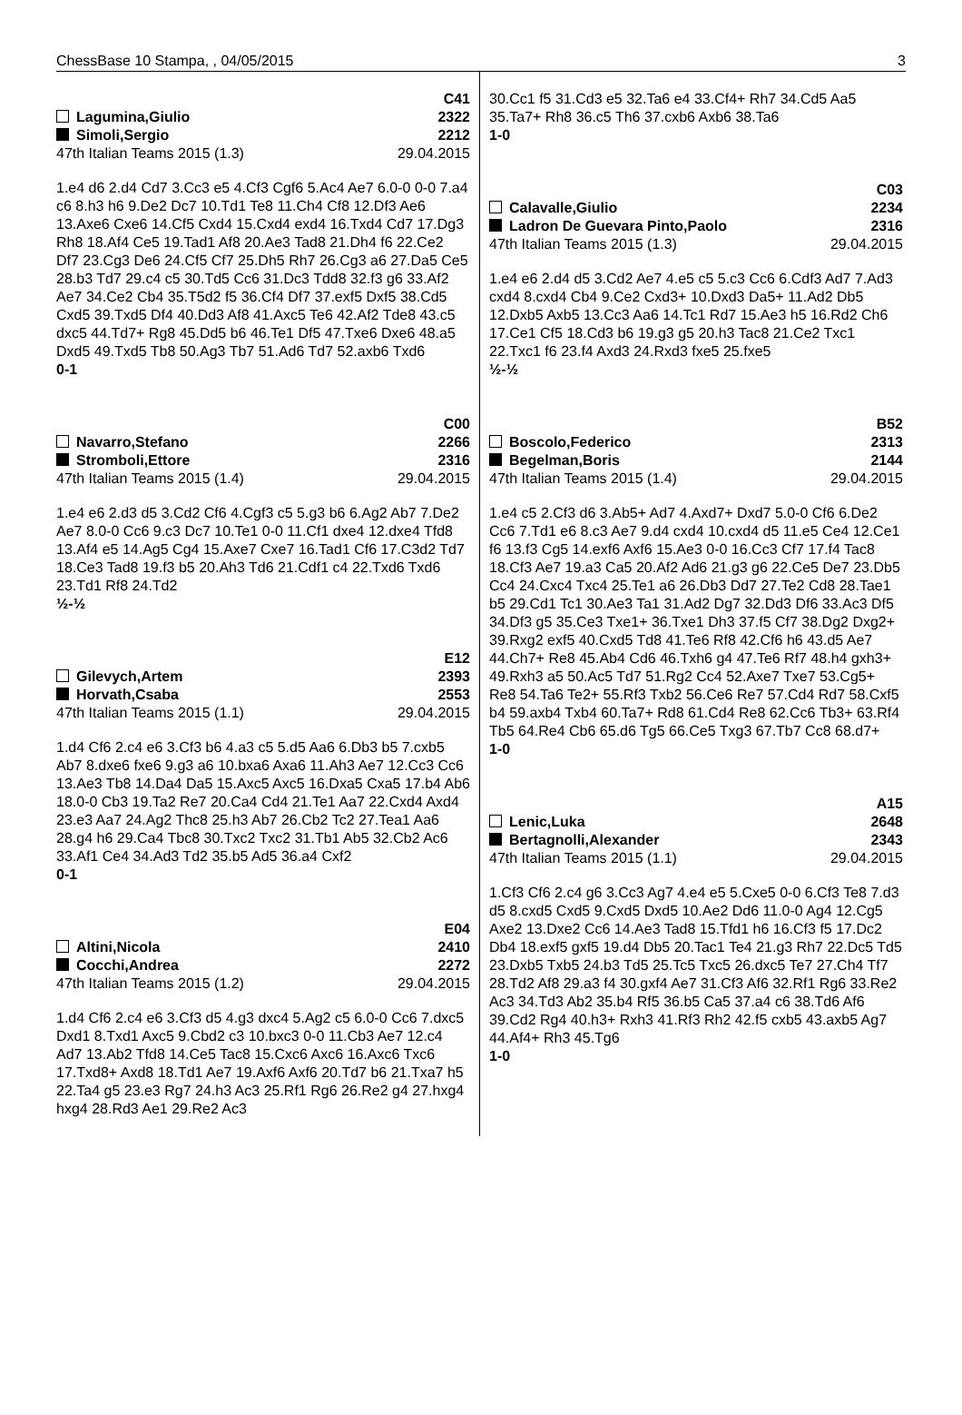ChessBase 10 Stampa, , 04/05/2015 3
C41
Lagumina,Giulio 2322
Simoli,Sergio 2212
47th Italian Teams 2015 (1.3) 29.04.2015
1.e4 d6 2.d4 Cd7 3.Cc3 e5 4.Cf3 Cgf6 5.Ac4 Ae7 6.0-0 0-0 7.a4 c6 8.h3 h6 9.De2 Dc7 10.Td1 Te8 11.Ch4 Cf8 12.Df3 Ae6 13.Axe6 Cxe6 14.Cf5 Cxd4 15.Cxd4 exd4 16.Txd4 Cd7 17.Dg3 Rh8 18.Af4 Ce5 19.Tad1 Af8 20.Ae3 Tad8 21.Dh4 f6 22.Ce2 Df7 23.Cg3 De6 24.Cf5 Cf7 25.Dh5 Rh7 26.Cg3 a6 27.Da5 Ce5 28.b3 Td7 29.c4 c5 30.Td5 Cc6 31.Dc3 Tdd8 32.f3 g6 33.Af2 Ae7 34.Ce2 Cb4 35.T5d2 f5 36.Cf4 Df7 37.exf5 Dxf5 38.Cd5 Cxd5 39.Txd5 Df4 40.Dd3 Af8 41.Axc5 Te6 42.Af2 Tde8 43.c5 dxc5 44.Td7+ Rg8 45.Dd5 b6 46.Te1 Df5 47.Txe6 Dxe6 48.a5 Dxd5 49.Txd5 Tb8 50.Ag3 Tb7 51.Ad6 Td7 52.axb6 Txd6
0-1
C00
Navarro,Stefano 2266
Stromboli,Ettore 2316
47th Italian Teams 2015 (1.4) 29.04.2015
1.e4 e6 2.d3 d5 3.Cd2 Cf6 4.Cgf3 c5 5.g3 b6 6.Ag2 Ab7 7.De2 Ae7 8.0-0 Cc6 9.c3 Dc7 10.Te1 0-0 11.Cf1 dxe4 12.dxe4 Tfd8 13.Af4 e5 14.Ag5 Cg4 15.Axe7 Cxe7 16.Tad1 Cf6 17.C3d2 Td7 18.Ce3 Tad8 19.f3 b5 20.Ah3 Td6 21.Cdf1 c4 22.Txd6 Txd6 23.Td1 Rf8 24.Td2
½-½
E12
Gilevych,Artem 2393
Horvath,Csaba 2553
47th Italian Teams 2015 (1.1) 29.04.2015
1.d4 Cf6 2.c4 e6 3.Cf3 b6 4.a3 c5 5.d5 Aa6 6.Db3 b5 7.cxb5 Ab7 8.dxe6 fxe6 9.g3 a6 10.bxa6 Axa6 11.Ah3 Ae7 12.Cc3 Cc6 13.Ae3 Tb8 14.Da4 Da5 15.Axc5 Axc5 16.Dxa5 Cxa5 17.b4 Ab6 18.0-0 Cb3 19.Ta2 Re7 20.Ca4 Cd4 21.Te1 Aa7 22.Cxd4 Axd4 23.e3 Aa7 24.Ag2 Thc8 25.h3 Ab7 26.Cb2 Tc2 27.Tea1 Aa6 28.g4 h6 29.Ca4 Tbc8 30.Txc2 Txc2 31.Tb1 Ab5 32.Cb2 Ac6 33.Af1 Ce4 34.Ad3 Td2 35.b5 Ad5 36.a4 Cxf2
0-1
E04
Altini,Nicola 2410
Cocchi,Andrea 2272
47th Italian Teams 2015 (1.2) 29.04.2015
1.d4 Cf6 2.c4 e6 3.Cf3 d5 4.g3 dxc4 5.Ag2 c5 6.0-0 Cc6 7.dxc5 Dxd1 8.Txd1 Axc5 9.Cbd2 c3 10.bxc3 0-0 11.Cb3 Ae7 12.c4 Ad7 13.Ab2 Tfd8 14.Ce5 Tac8 15.Cxc6 Axc6 16.Axc6 Txc6 17.Txd8+ Axd8 18.Td1 Ae7 19.Axf6 Axf6 20.Td7 b6 21.Txa7 h5 22.Ta4 g5 23.e3 Rg7 24.h3 Ac3 25.Rf1 Rg6 26.Re2 g4 27.hxg4 hxg4 28.Rd3 Ae1 29.Re2 Ac3
30.Cc1 f5 31.Cd3 e5 32.Ta6 e4 33.Cf4+ Rh7 34.Cd5 Aa5 35.Ta7+ Rh8 36.c5 Th6 37.cxb6 Axb6 38.Ta6
1-0
C03
Calavalle,Giulio 2234
Ladron De Guevara Pinto,Paolo 2316
47th Italian Teams 2015 (1.3) 29.04.2015
1.e4 e6 2.d4 d5 3.Cd2 Ae7 4.e5 c5 5.c3 Cc6 6.Cdf3 Ad7 7.Ad3 cxd4 8.cxd4 Cb4 9.Ce2 Cxd3+ 10.Dxd3 Da5+ 11.Ad2 Db5 12.Dxb5 Axb5 13.Cc3 Aa6 14.Tc1 Rd7 15.Ae3 h5 16.Rd2 Ch6 17.Ce1 Cf5 18.Cd3 b6 19.g3 g5 20.h3 Tac8 21.Ce2 Txc1 22.Txc1 f6 23.f4 Axd3 24.Rxd3 fxe5 25.fxe5
½-½
B52
Boscolo,Federico 2313
Begelman,Boris 2144
47th Italian Teams 2015 (1.4) 29.04.2015
1.e4 c5 2.Cf3 d6 3.Ab5+ Ad7 4.Axd7+ Dxd7 5.0-0 Cf6 6.De2 Cc6 7.Td1 e6 8.c3 Ae7 9.d4 cxd4 10.cxd4 d5 11.e5 Ce4 12.Ce1 f6 13.f3 Cg5 14.exf6 Axf6 15.Ae3 0-0 16.Cc3 Cf7 17.f4 Tac8 18.Cf3 Ae7 19.a3 Ca5 20.Af2 Ad6 21.g3 g6 22.Ce5 De7 23.Db5 Cc4 24.Cxc4 Txc4 25.Te1 a6 26.Db3 Dd7 27.Te2 Cd8 28.Tae1 b5 29.Cd1 Tc1 30.Ae3 Ta1 31.Ad2 Dg7 32.Dd3 Df6 33.Ac3 Df5 34.Df3 g5 35.Ce3 Txe1+ 36.Txe1 Dh3 37.f5 Cf7 38.Dg2 Dxg2+ 39.Rxg2 exf5 40.Cxd5 Td8 41.Te6 Rf8 42.Cf6 h6 43.d5 Ae7 44.Ch7+ Re8 45.Ab4 Cd6 46.Txh6 g4 47.Te6 Rf7 48.h4 gxh3+ 49.Rxh3 a5 50.Ac5 Td7 51.Rg2 Cc4 52.Axe7 Txe7 53.Cg5+ Re8 54.Ta6 Te2+ 55.Rf3 Txb2 56.Ce6 Re7 57.Cd4 Rd7 58.Cxf5 b4 59.axb4 Txb4 60.Ta7+ Rd8 61.Cd4 Re8 62.Cc6 Tb3+ 63.Rf4 Tb5 64.Re4 Cb6 65.d6 Tg5 66.Ce5 Txg3 67.Tb7 Cc8 68.d7+
1-0
A15
Lenic,Luka 2648
Bertagnolli,Alexander 2343
47th Italian Teams 2015 (1.1) 29.04.2015
1.Cf3 Cf6 2.c4 g6 3.Cc3 Ag7 4.e4 e5 5.Cxe5 0-0 6.Cf3 Te8 7.d3 d5 8.cxd5 Cxd5 9.Cxd5 Dxd5 10.Ae2 Dd6 11.0-0 Ag4 12.Cg5 Axe2 13.Dxe2 Cc6 14.Ae3 Tad8 15.Tfd1 h6 16.Cf3 f5 17.Dc2 Db4 18.exf5 gxf5 19.d4 Db5 20.Tac1 Te4 21.g3 Rh7 22.Dc5 Td5 23.Dxb5 Txb5 24.b3 Td5 25.Tc5 Txc5 26.dxc5 Te7 27.Ch4 Tf7 28.Td2 Af8 29.a3 f4 30.gxf4 Ae7 31.Cf3 Af6 32.Rf1 Rg6 33.Re2 Ac3 34.Td3 Ab2 35.b4 Rf5 36.b5 Ca5 37.a4 c6 38.Td6 Af6 39.Cd2 Rg4 40.h3+ Rxh3 41.Rf3 Rh2 42.f5 cxb5 43.axb5 Ag7 44.Af4+ Rh3 45.Tg6
1-0